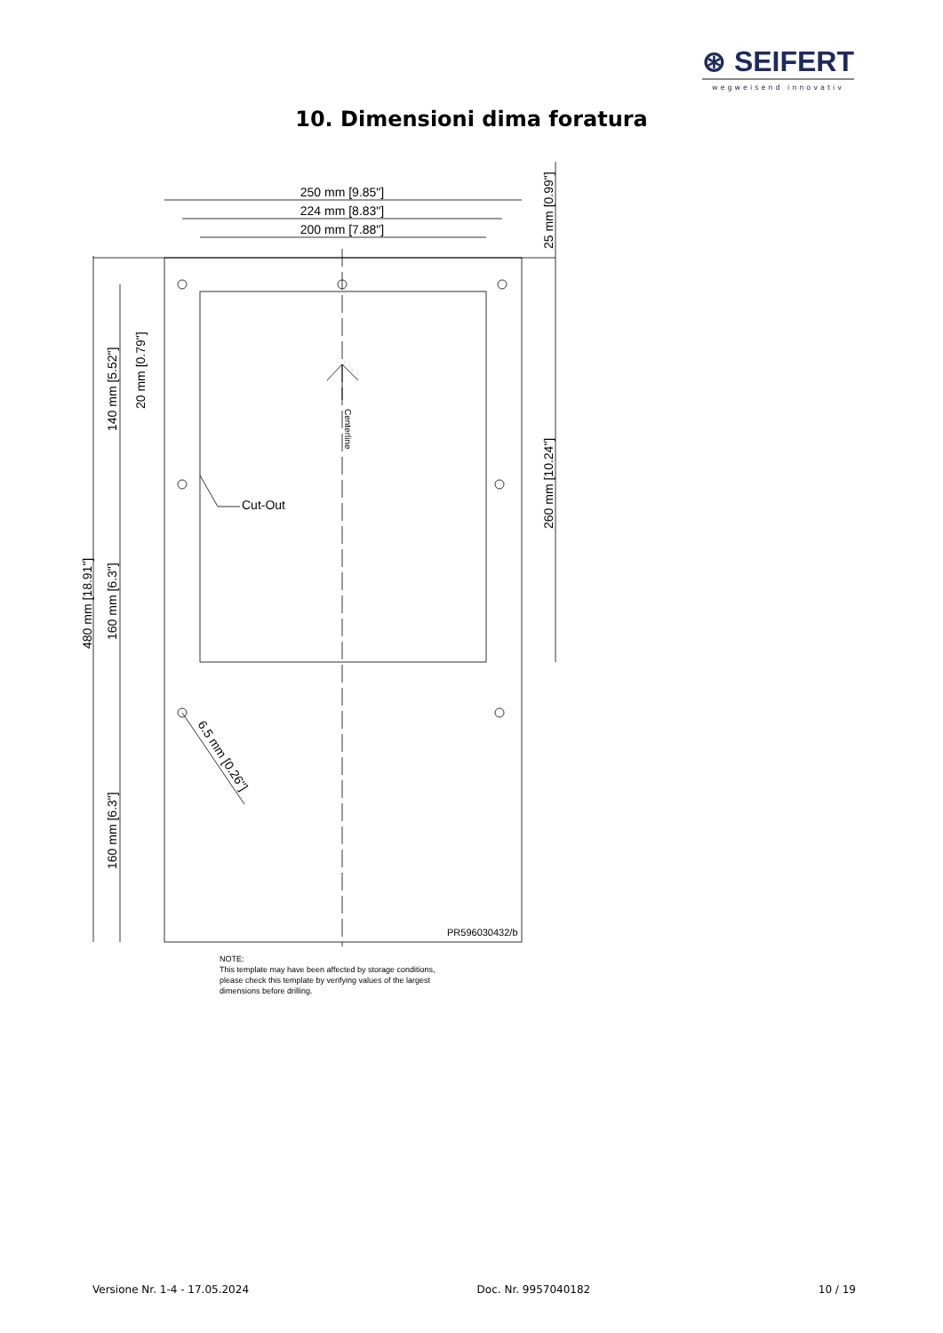⊛ SEIFERT
wegweisend innovativ
10. Dimensioni dima foratura
250 mm [9.85"]
224 mm [8.83"]
200 mm [7.88"]
Cut-Out
PR596030432/b
480 mm [18.91"]
140 mm [5.52"]
20 mm [0.79"]
160 mm [6.3"]
160 mm [6.3"]
25 mm [0.99"]
260 mm [10.24"]
Centerline
6.5 mm [0.26"]
NOTE:
This template may have been affected by storage conditions,
please check this template by verifying values of the largest
dimensions before drilling.
Versione Nr. 1-4 - 17.05.2024 Doc. Nr. 9957040182 10 / 19